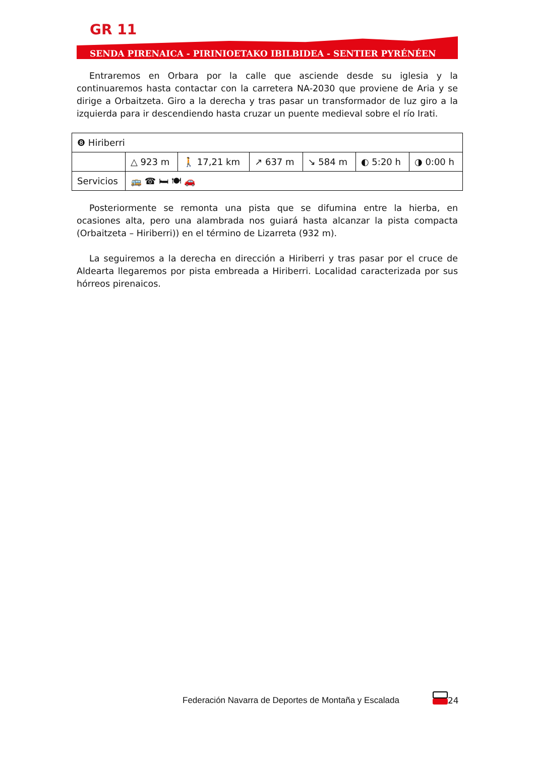GR 11
SENDA PIRENAICA - PIRINIOETAKO IBILBIDEA - SENTIER PYRÉNÉEN
Entraremos en Orbara por la calle que asciende desde su iglesia y la continuaremos hasta contactar con la carretera NA-2030 que proviene de Aria y se dirige a Orbaitzeta. Giro a la derecha y tras pasar un transformador de luz giro a la izquierda para ir descendiendo hasta cruzar un puente medieval sobre el río Irati.
| ❽ Hiriberri | | | | | | |
| | △ 923 m | 🚶 17,21 km | ↗ 637 m | ↘ 584 m | ◐ 5:20 h | ◑ 0:00 h |
| Servicios | 🚌 ☎ 🛏 🍽 🚗 | | | | | |
Posteriormente se remonta una pista que se difumina entre la hierba, en ocasiones alta, pero una alambrada nos guiará hasta alcanzar la pista compacta (Orbaitzeta – Hiriberri)) en el término de Lizarreta (932 m).
La seguiremos a la derecha en dirección a Hiriberri y tras pasar por el cruce de Aldearta llegaremos por pista embreada a Hiriberri. Localidad caracterizada por sus hórreos pirenaicos.
Federación Navarra de Deportes de Montaña y Escalada
24